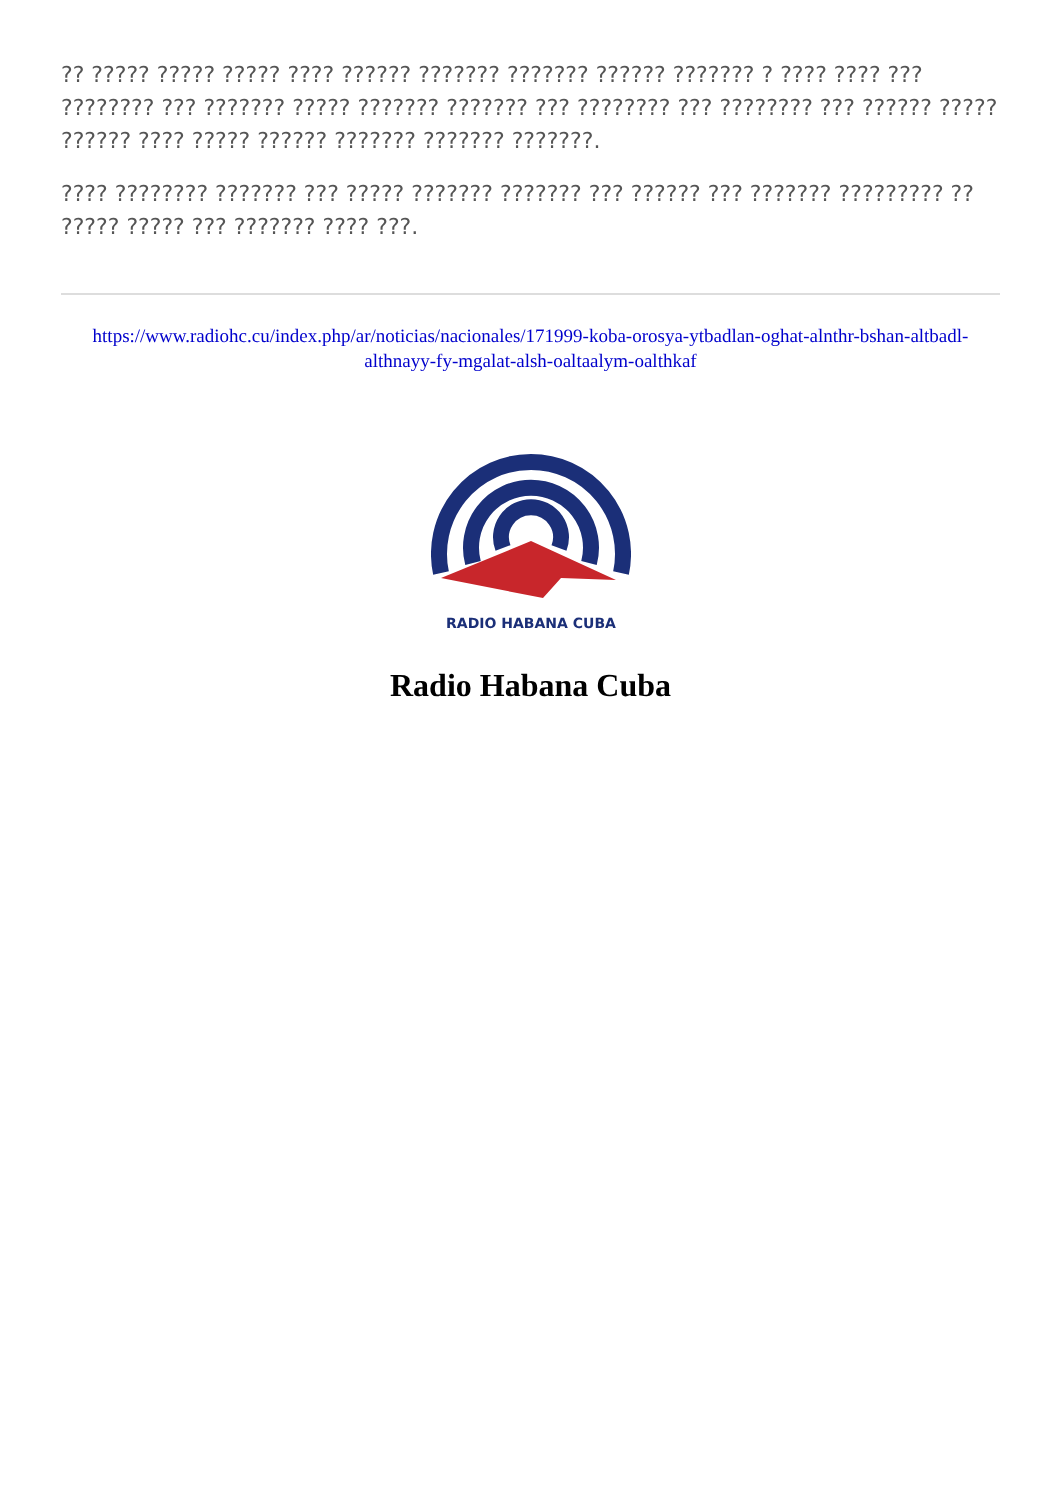?? ????? ????? ????? ???? ?????? ??????? ??????? ?????? ??????? ? ???? ???? ??? ???????? ??? ??????? ????? ??????? ??????? ??? ???????? ??? ???????? ??? ?????? ????? ?????? ???? ????? ?????? ??????? ??????? ???????.
???? ???????? ??????? ??? ????? ??????? ??????? ??? ?????? ??? ??????? ????????? ?? ????? ????? ??? ??????? ???? ???.
https://www.radiohc.cu/index.php/ar/noticias/nacionales/171999-koba-orosya-ytbadlan-oghat-alnthr-bshan-altbadl-althnayy-fy-mgalat-alsh-oaltaalym-oalthkaf
RADIO HABANA CUBA
Radio Habana Cuba